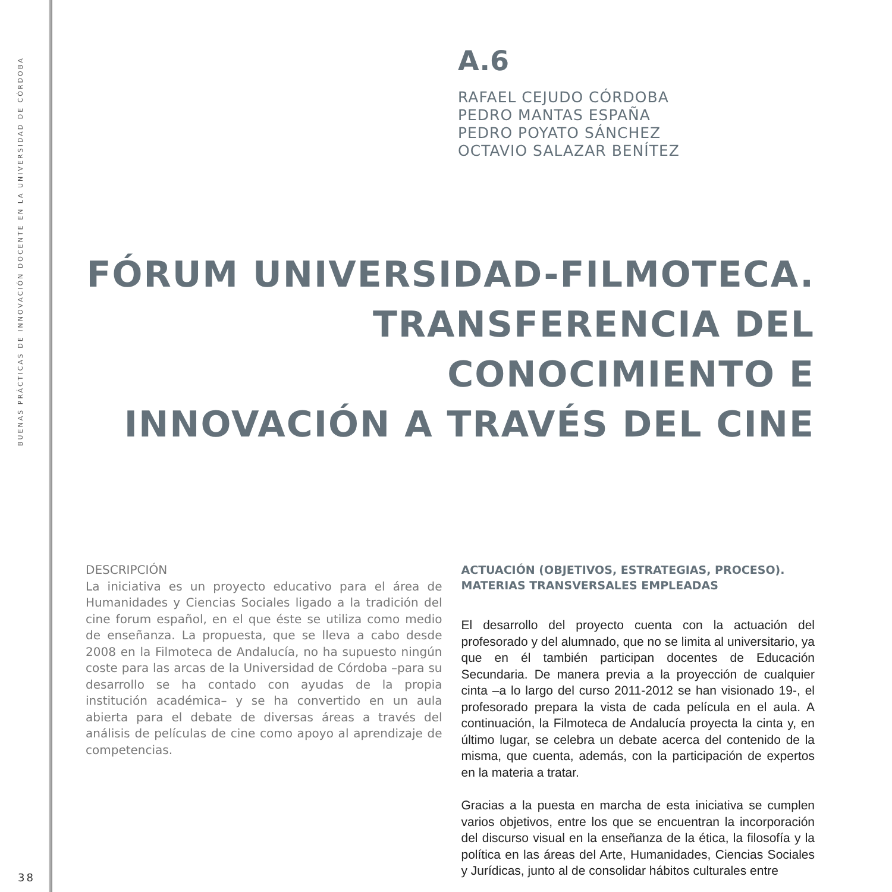BUENAS PRÁCTICAS DE INNOVACIÓN DOCENTE EN LA UNIVERSIDAD DE CÓRDOBA
A.6
RAFAEL CEJUDO CÓRDOBA
PEDRO MANTAS ESPAÑA
PEDRO POYATO SÁNCHEZ
OCTAVIO SALAZAR BENÍTEZ
FÓRUM UNIVERSIDAD-FILMOTECA.
TRANSFERENCIA DEL CONOCIMIENTO E
INNOVACIÓN A TRAVÉS DEL CINE
DESCRIPCIÓN
La iniciativa es un proyecto educativo para el área de Humanidades y Ciencias Sociales ligado a la tradición del cine forum español, en el que éste se utiliza como medio de enseñanza. La propuesta, que se lleva a cabo desde 2008 en la Filmoteca de Andalucía, no ha supuesto ningún coste para las arcas de la Universidad de Córdoba –para su desarrollo se ha contado con ayudas de la propia institución académica– y se ha convertido en un aula abierta para el debate de diversas áreas a través del análisis de películas de cine como apoyo al aprendizaje de competencias.
ACTUACIÓN (OBJETIVOS, ESTRATEGIAS, PROCESO).
MATERIAS TRANSVERSALES EMPLEADAS
El desarrollo del proyecto cuenta con la actuación del profesorado y del alumnado, que no se limita al universitario, ya que en él también participan docentes de Educación Secundaria. De manera previa a la proyección de cualquier cinta –a lo largo del curso 2011-2012 se han visionado 19-, el profesorado prepara la vista de cada película en el aula. A continuación, la Filmoteca de Andalucía proyecta la cinta y, en último lugar, se celebra un debate acerca del contenido de la misma, que cuenta, además, con la participación de expertos en la materia a tratar.
Gracias a la puesta en marcha de esta iniciativa se cumplen varios objetivos, entre los que se encuentran la incorporación del discurso visual en la enseñanza de la ética, la filosofía y la política en las áreas del Arte, Humanidades, Ciencias Sociales y Jurídicas, junto al de consolidar hábitos culturales entre
38